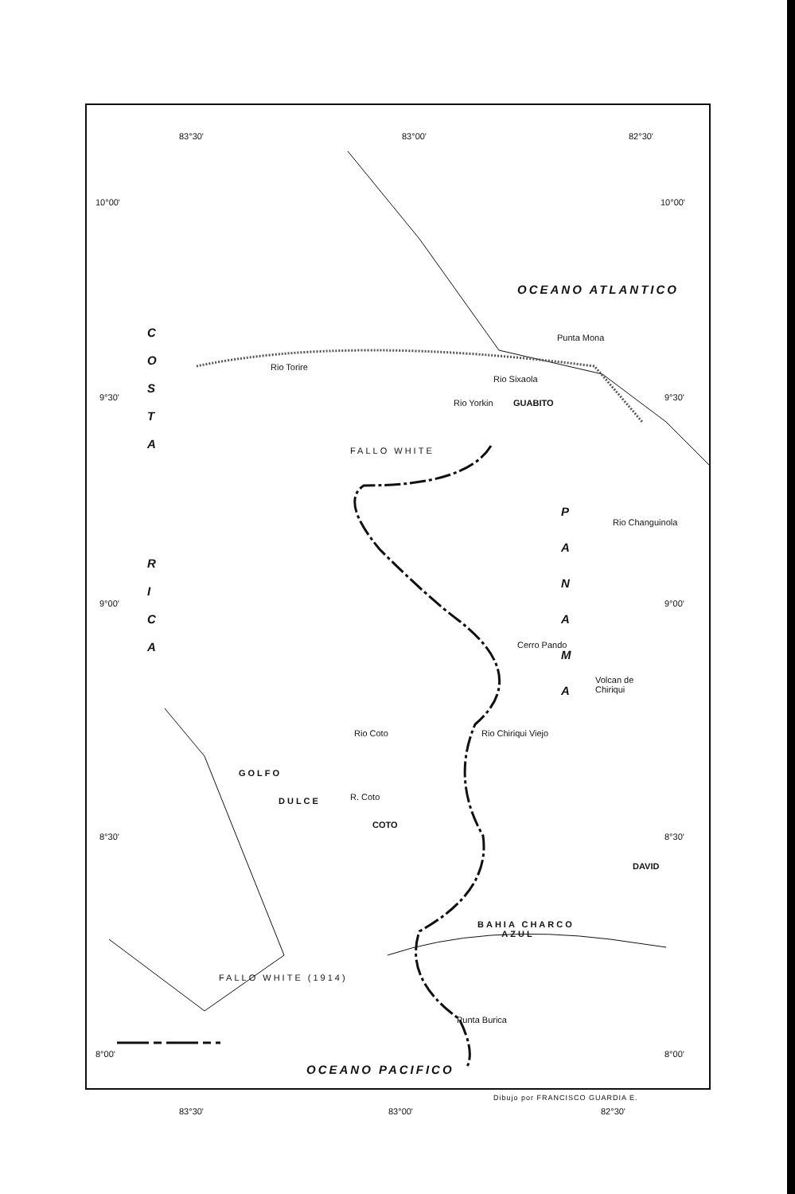83°30' 83°00' 82°30'
10°00' 10°00'
OCEANO ATLANTICO
Punta Mona
C O S T A
Rio Torire
Rio Sixaola
Rio Yorkin GUABITO
9°30' 9°30'
FALLO WHITE
R I C A
P A N A M A
Rio Changuinola
9°00' 9°00'
Cerro Pando
Volcan de
Chiriqui
Rio Coto Rio Chiriqui Viejo
GOLFO
DULCE R. Coto
COTO
8°30' 8°30'
DAVID
BAHIA CHARCO
AZUL
FALLO WHITE (1914)
Punta Burica
8°00' 8°00'
OCEANO PACIFICO
83°30' 83°00' 82°30'
Dibujo por FRANCISCO GUARDIA E.